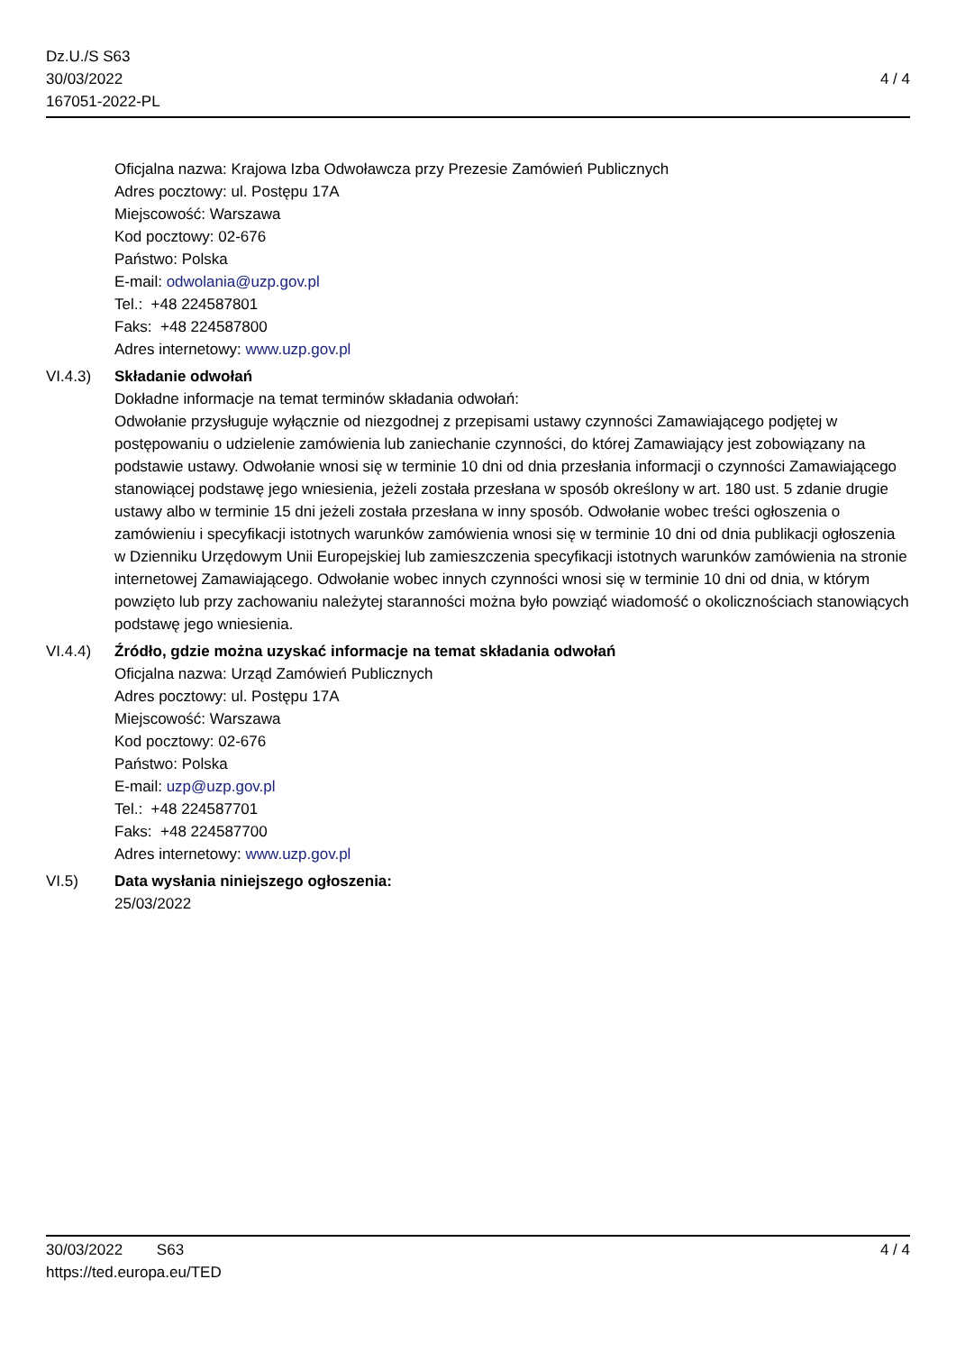Dz.U./S S63
30/03/2022
167051-2022-PL
4 / 4
Oficjalna nazwa: Krajowa Izba Odwoławcza przy Prezesie Zamówień Publicznych
Adres pocztowy: ul. Postępu 17A
Miejscowość: Warszawa
Kod pocztowy: 02-676
Państwo: Polska
E-mail: odwolania@uzp.gov.pl
Tel.: +48 224587801
Faks: +48 224587800
Adres internetowy: www.uzp.gov.pl
VI.4.3) Składanie odwołań
Dokładne informacje na temat terminów składania odwołań:
Odwołanie przysługuje wyłącznie od niezgodnej z przepisami ustawy czynności Zamawiającego podjętej w postępowaniu o udzielenie zamówienia lub zaniechanie czynności, do której Zamawiający jest zobowiązany na podstawie ustawy. Odwołanie wnosi się w terminie 10 dni od dnia przesłania informacji o czynności Zamawiającego stanowiącej podstawę jego wniesienia, jeżeli została przesłana w sposób określony w art. 180 ust. 5 zdanie drugie ustawy albo w terminie 15 dni jeżeli została przesłana w inny sposób. Odwołanie wobec treści ogłoszenia o zamówieniu i specyfikacji istotnych warunków zamówienia wnosi się w terminie 10 dni od dnia publikacji ogłoszenia w Dzienniku Urzędowym Unii Europejskiej lub zamieszczenia specyfikacji istotnych warunków zamówienia na stronie internetowej Zamawiającego. Odwołanie wobec innych czynności wnosi się w terminie 10 dni od dnia, w którym powzięto lub przy zachowaniu należytej staranności można było powziąć wiadomość o okolicznościach stanowiących podstawę jego wniesienia.
VI.4.4) Źródło, gdzie można uzyskać informacje na temat składania odwołań
Oficjalna nazwa: Urząd Zamówień Publicznych
Adres pocztowy: ul. Postępu 17A
Miejscowość: Warszawa
Kod pocztowy: 02-676
Państwo: Polska
E-mail: uzp@uzp.gov.pl
Tel.: +48 224587701
Faks: +48 224587700
Adres internetowy: www.uzp.gov.pl
VI.5) Data wysłania niniejszego ogłoszenia:
25/03/2022
30/03/2022 S63
https://ted.europa.eu/TED
4 / 4